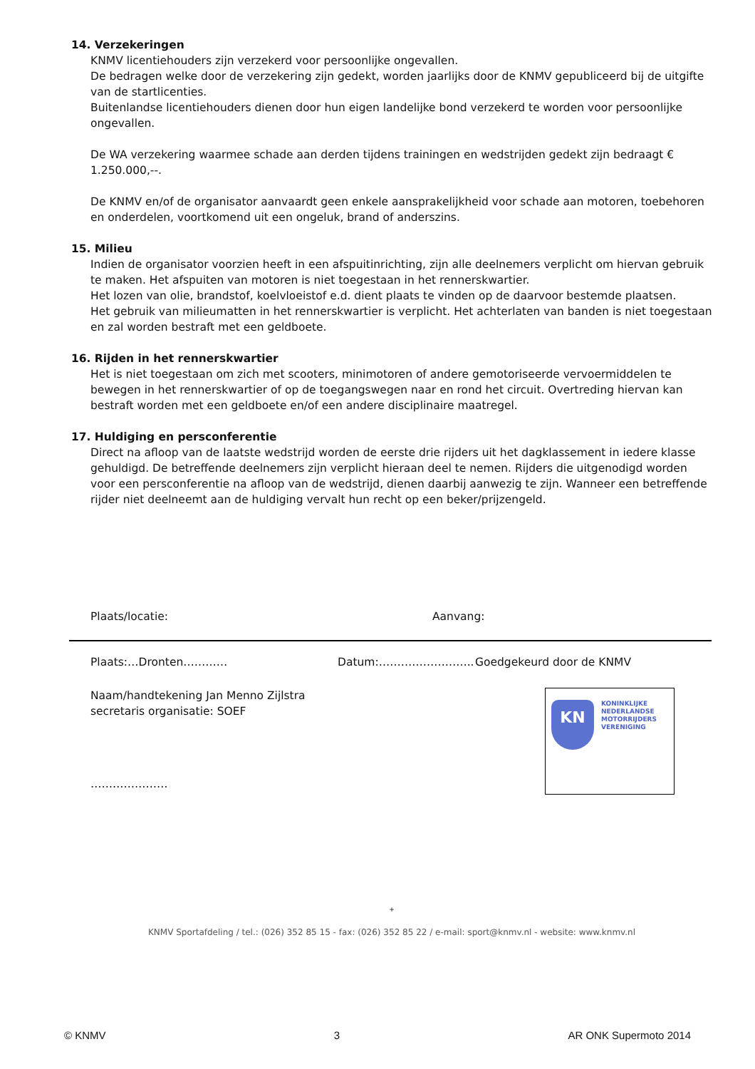14. Verzekeringen
KNMV licentiehouders zijn verzekerd voor persoonlijke ongevallen.
De bedragen welke door de verzekering zijn gedekt, worden jaarlijks door de KNMV gepubliceerd bij de uitgifte van de startlicenties.
Buitenlandse licentiehouders dienen door hun eigen landelijke bond verzekerd te worden voor persoonlijke ongevallen.
De WA verzekering waarmee schade aan derden tijdens trainingen en wedstrijden gedekt zijn bedraagt € 1.250.000,--.
De KNMV en/of de organisator aanvaardt geen enkele aansprakelijkheid voor schade aan motoren, toebehoren en onderdelen, voortkomend uit een ongeluk, brand of anderszins.
15. Milieu
Indien de organisator voorzien heeft in een afspuitinrichting, zijn alle deelnemers verplicht om hiervan gebruik te maken. Het afspuiten van motoren is niet toegestaan in het rennerskwartier.
Het lozen van olie, brandstof, koelvloeistof e.d. dient plaats te vinden op de daarvoor bestemde plaatsen.
Het gebruik van milieumatten in het rennerskwartier is verplicht. Het achterlaten van banden is niet toegestaan en zal worden bestraft met een geldboete.
16. Rijden in het rennerskwartier
Het is niet toegestaan om zich met scooters, minimotoren of andere gemotoriseerde vervoermiddelen te bewegen in het rennerskwartier of op de toegangswegen naar en rond het circuit. Overtreding hiervan kan bestraft worden met een geldboete en/of een andere disciplinaire maatregel.
17. Huldiging en persconferentie
Direct na afloop van de laatste wedstrijd worden de eerste drie rijders uit het dagklassement in iedere klasse gehuldigd. De betreffende deelnemers zijn verplicht hieraan deel te nemen. Rijders die uitgenodigd worden voor een persconferentie na afloop van de wedstrijd, dienen daarbij aanwezig te zijn. Wanneer een betreffende rijder niet deelneemt aan de huldiging vervalt hun recht op een beker/prijzengeld.
Plaats/locatie: Aanvang:
Plaats:…Dronten………… Datum:…………………….. Goedgekeurd door de KNMV
Naam/handtekening Jan Menno Zijlstra
secretaris organisatie: SOEF
…………………
KN
KONINKLIJKE
NEDERLANDSE
MOTORRIJDERS
VERENIGING
+
KNMV Sportafdeling / tel.: (026) 352 85 15 - fax: (026) 352 85 22 / e-mail: sport@knmv.nl - website: www.knmv.nl
© KNMV 3 AR ONK Supermoto 2014